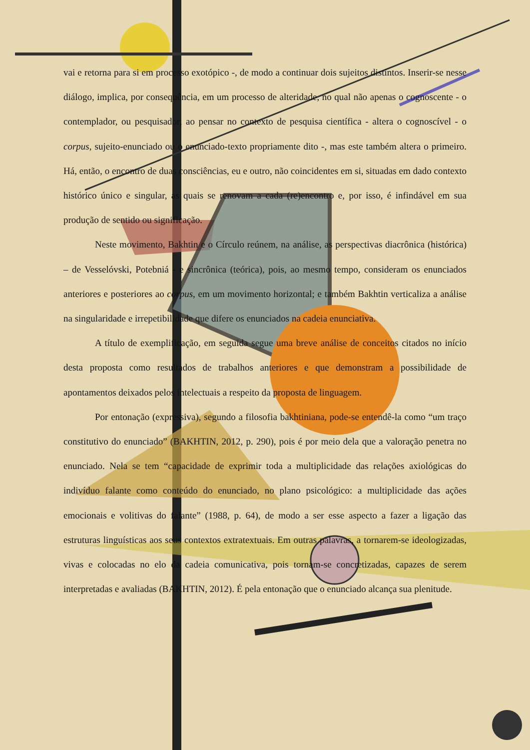vai e retorna para si em processo exotópico -, de modo a continuar dois sujeitos distintos. Inserir-se nesse diálogo, implica, por consequência, em um processo de alteridade, no qual não apenas o cognoscente - o contemplador, ou pesquisador, ao pensar no contexto de pesquisa científica - altera o cognoscível - o corpus, sujeito-enunciado ou o enunciado-texto propriamente dito -, mas este também altera o primeiro. Há, então, o encontro de duas consciências, eu e outro, não coincidentes em si, situadas em dado contexto histórico único e singular, as quais se renovam a cada (re)encontro e, por isso, é infindável em sua produção de sentido ou significação.
Neste movimento, Bakhtin e o Círculo reúnem, na análise, as perspectivas diacrônica (histórica) – de Vesselóvski, Potebniá - e sincrônica (teórica), pois, ao mesmo tempo, consideram os enunciados anteriores e posteriores ao corpus, em um movimento horizontal; e também Bakhtin verticaliza a análise na singularidade e irrepetibilidade que difere os enunciados na cadeia enunciativa.
A título de exemplificação, em seguida segue uma breve análise de conceitos citados no início desta proposta como resultados de trabalhos anteriores e que demonstram a possibilidade de apontamentos deixados pelos intelectuais a respeito da proposta de linguagem.
Por entonação (expressiva), segundo a filosofia bakhtiniana, pode-se entendê-la como “um traço constitutivo do enunciado” (BAKHTIN, 2012, p. 290), pois é por meio dela que a valoração penetra no enunciado. Nela se tem “capacidade de exprimir toda a multiplicidade das relações axiológicas do indivíduo falante como conteúdo do enunciado, no plano psicológico: a multiplicidade das ações emocionais e volitivas do falante” (1988, p. 64), de modo a ser esse aspecto a fazer a ligação das estruturas linguísticas aos seus contextos extratextuais. Em outras palavras, a tornarem-se ideologizadas, vivas e colocadas no elo da cadeia comunicativa, pois tornam-se concretizadas, capazes de serem interpretadas e avaliadas (BAKHTIN, 2012). É pela entonação que o enunciado alcança sua plenitude.